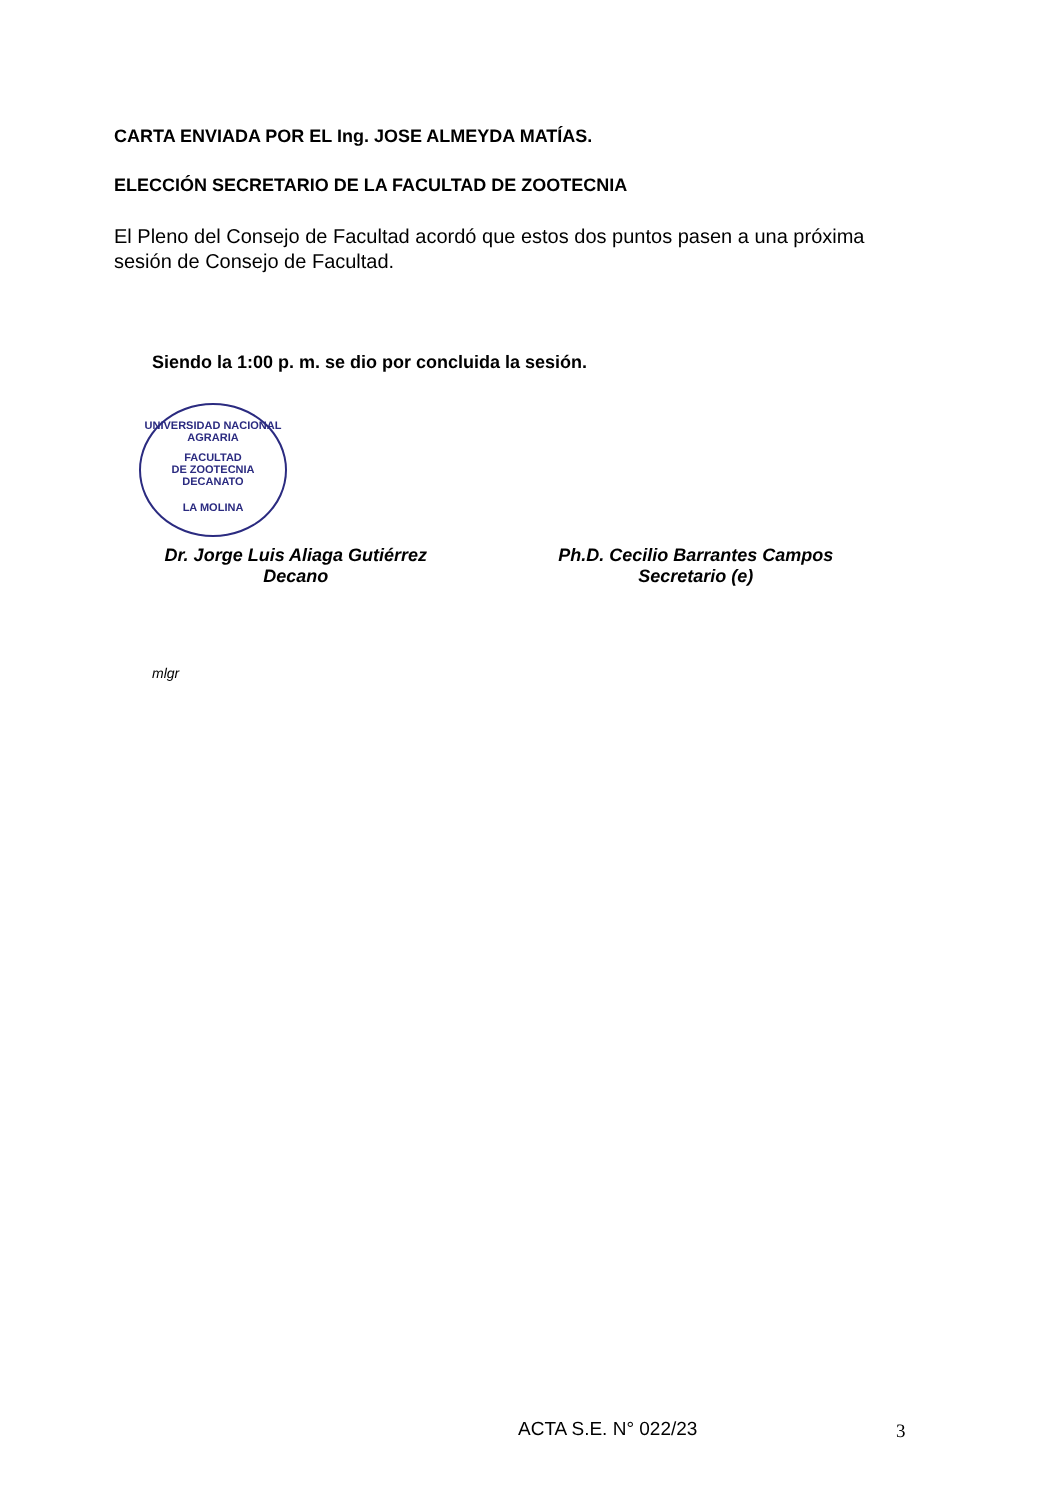CARTA ENVIADA POR EL Ing. JOSE ALMEYDA MATÍAS.
ELECCIÓN SECRETARIO DE LA FACULTAD DE ZOOTECNIA
El Pleno del Consejo de Facultad acordó que estos dos puntos pasen a una próxima sesión de Consejo de Facultad.
Siendo la 1:00 p. m. se dio por concluida la sesión.
UNIVERSIDAD NACIONAL AGRARIA
FACULTAD
DE ZOOTECNIA
DECANATO
LA MOLINA
Dr. Jorge Luis Aliaga Gutiérrez
Decano
Ph.D. Cecilio Barrantes Campos
Secretario (e)
mlgr
ACTA S.E. N° 022/23 3